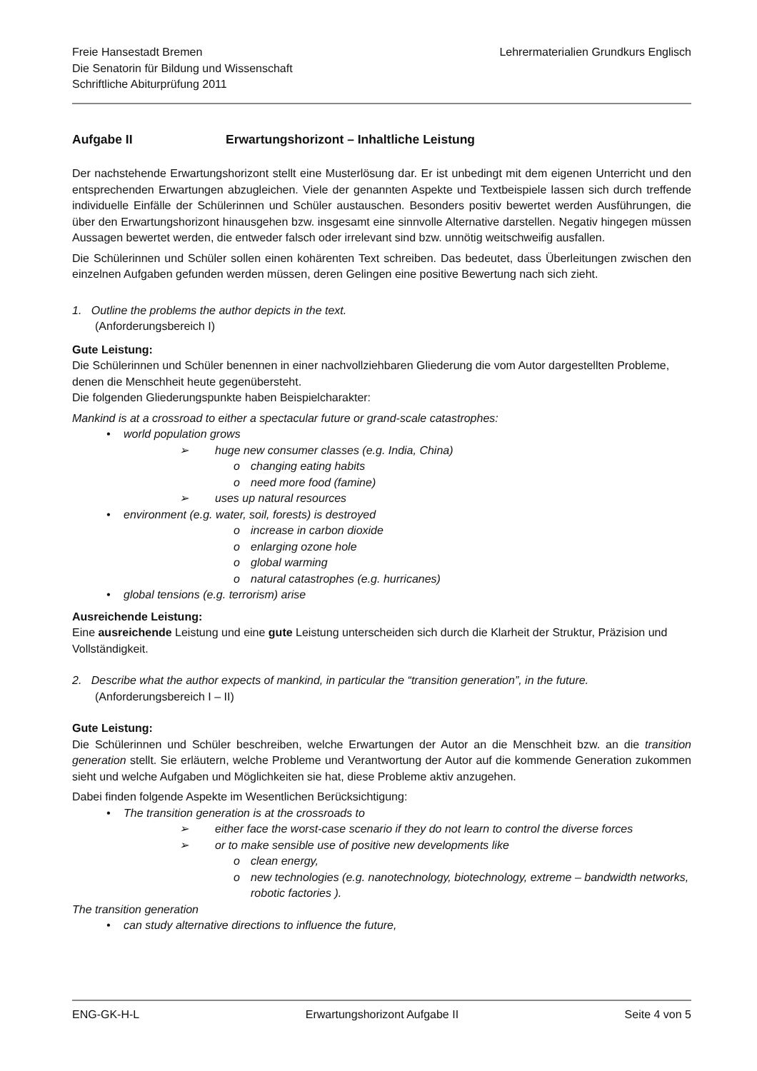Freie Hansestadt Bremen
Die Senatorin für Bildung und Wissenschaft
Schriftliche Abiturprüfung 2011
Lehrermaterialien Grundkurs Englisch
Aufgabe II Erwartungshorizont – Inhaltliche Leistung
Der nachstehende Erwartungshorizont stellt eine Musterlösung dar. Er ist unbedingt mit dem eigenen Unterricht und den entsprechenden Erwartungen abzugleichen. Viele der genannten Aspekte und Textbeispiele lassen sich durch treffende individuelle Einfälle der Schülerinnen und Schüler austauschen. Besonders positiv bewertet werden Ausführungen, die über den Erwartungshorizont hinausgehen bzw. insgesamt eine sinnvolle Alternative darstellen. Negativ hingegen müssen Aussagen bewertet werden, die entweder falsch oder irrelevant sind bzw. unnötig weitschweifig ausfallen.
Die Schülerinnen und Schüler sollen einen kohärenten Text schreiben. Das bedeutet, dass Überleitungen zwischen den einzelnen Aufgaben gefunden werden müssen, deren Gelingen eine positive Bewertung nach sich zieht.
1. Outline the problems the author depicts in the text.
(Anforderungsbereich I)
Gute Leistung:
Die Schülerinnen und Schüler benennen in einer nachvollziehbaren Gliederung die vom Autor dargestellten Probleme, denen die Menschheit heute gegenübersteht.
Die folgenden Gliederungspunkte haben Beispielcharakter:
Mankind is at a crossroad to either a spectacular future or grand-scale catastrophes:
• world population grows
➢ huge new consumer classes (e.g. India, China)
o changing eating habits
o need more food (famine)
➢ uses up natural resources
• environment (e.g. water, soil, forests) is destroyed
o increase in carbon dioxide
o enlarging ozone hole
o global warming
o natural catastrophes (e.g. hurricanes)
• global tensions (e.g. terrorism) arise
Ausreichende Leistung:
Eine ausreichende Leistung und eine gute Leistung unterscheiden sich durch die Klarheit der Struktur, Präzision und Vollständigkeit.
2. Describe what the author expects of mankind, in particular the “transition generation”, in the future.
(Anforderungsbereich I – II)
Gute Leistung:
Die Schülerinnen und Schüler beschreiben, welche Erwartungen der Autor an die Menschheit bzw. an die transition generation stellt. Sie erläutern, welche Probleme und Verantwortung der Autor auf die kommende Generation zukommen sieht und welche Aufgaben und Möglichkeiten sie hat, diese Probleme aktiv anzugehen.
Dabei finden folgende Aspekte im Wesentlichen Berücksichtigung:
• The transition generation is at the crossroads to
➢ either face the worst-case scenario if they do not learn to control the diverse forces
➢ or to make sensible use of positive new developments like
o clean energy,
o new technologies (e.g. nanotechnology, biotechnology, extreme – bandwidth networks, robotic factories ).
The transition generation
• can study alternative directions to influence the future,
ENG-GK-H-L Erwartungshorizont Aufgabe II Seite 4 von 5